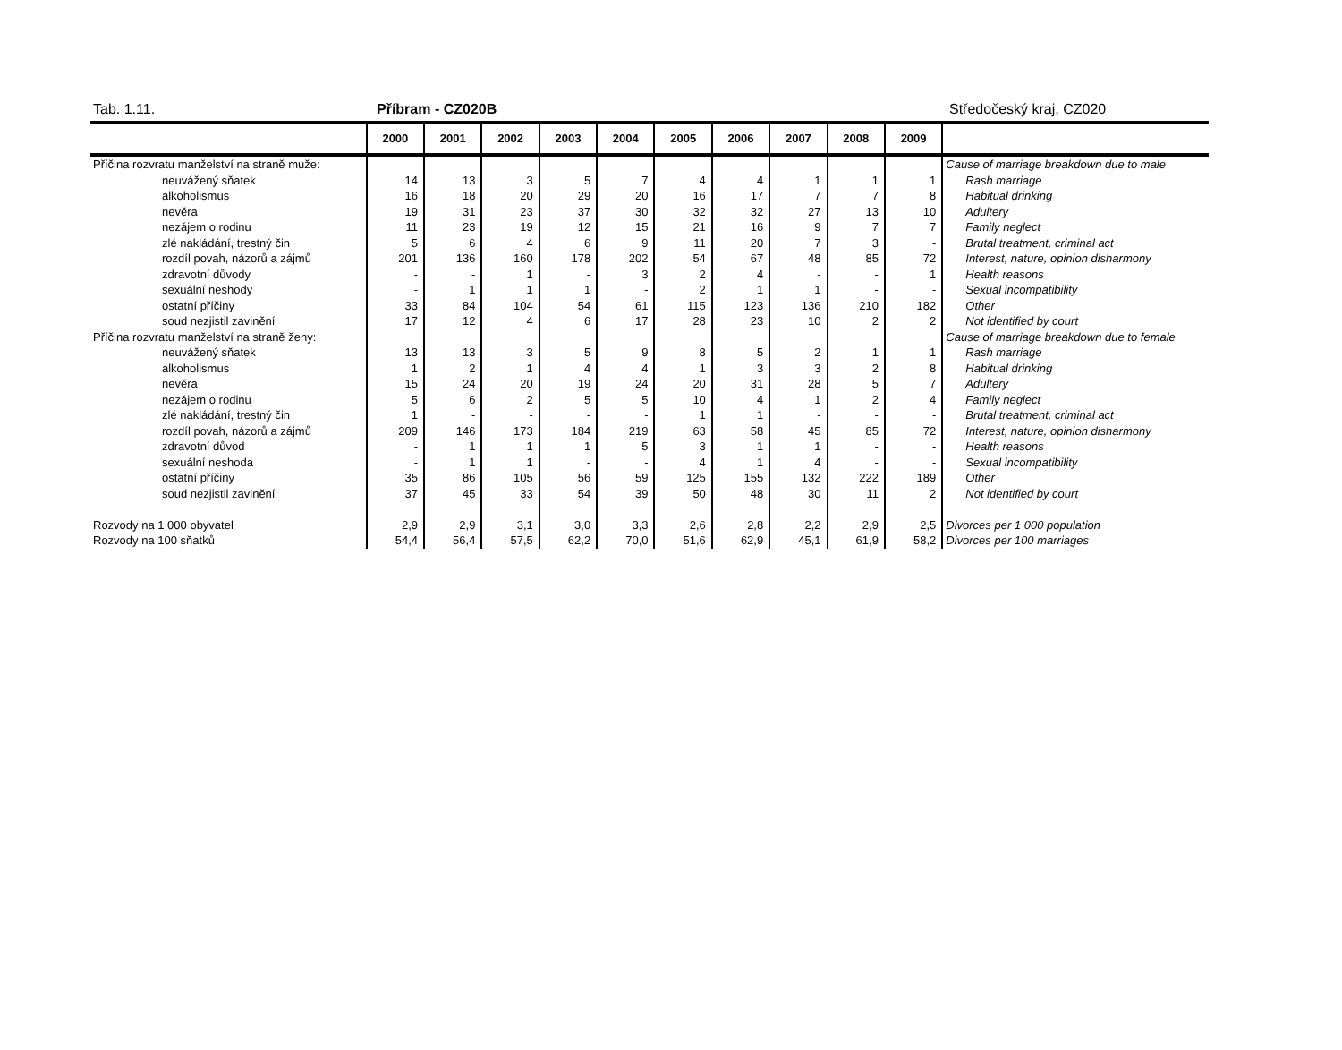Tab. 1.11. Příbram - CZ020B Středočeský kraj, CZ020
| | 2000 | 2001 | 2002 | 2003 | 2004 | 2005 | 2006 | 2007 | 2008 | 2009 | |
| --- | --- | --- | --- | --- | --- | --- | --- | --- | --- | --- | --- |
| Příčina rozvratu manželství na straně muže: | | | | | | | | | | | Cause of marriage breakdown due to male |
| neuvážený sňatek | 14 | 13 | 3 | 5 | 7 | 4 | 4 | 1 | 1 | 1 | Rash marriage |
| alkoholismus | 16 | 18 | 20 | 29 | 20 | 16 | 17 | 7 | 7 | 8 | Habitual drinking |
| nevěra | 19 | 31 | 23 | 37 | 30 | 32 | 32 | 27 | 13 | 10 | Adultery |
| nezájem o rodinu | 11 | 23 | 19 | 12 | 15 | 21 | 16 | 9 | 7 | 7 | Family neglect |
| zlé nakládání, trestný čin | 5 | 6 | 4 | 6 | 9 | 11 | 20 | 7 | 3 | - | Brutal treatment, criminal act |
| rozdíl povah, názorů a zájmů | 201 | 136 | 160 | 178 | 202 | 54 | 67 | 48 | 85 | 72 | Interest, nature, opinion disharmony |
| zdravotní důvody | - | - | 1 | - | 3 | 2 | 4 | - | - | 1 | Health reasons |
| sexuální neshody | - | 1 | 1 | 1 | - | 2 | 1 | 1 | - | - | Sexual incompatibility |
| ostatní příčiny | 33 | 84 | 104 | 54 | 61 | 115 | 123 | 136 | 210 | 182 | Other |
| soud nezjistil zavinění | 17 | 12 | 4 | 6 | 17 | 28 | 23 | 10 | 2 | 2 | Not identified by court |
| Příčina rozvratu manželství na straně ženy: | | | | | | | | | | | Cause of marriage breakdown due to female |
| neuvážený sňatek | 13 | 13 | 3 | 5 | 9 | 8 | 5 | 2 | 1 | 1 | Rash marriage |
| alkoholismus | 1 | 2 | 1 | 4 | 4 | 1 | 3 | 3 | 2 | 8 | Habitual drinking |
| nevěra | 15 | 24 | 20 | 19 | 24 | 20 | 31 | 28 | 5 | 7 | Adultery |
| nezájem o rodinu | 5 | 6 | 2 | 5 | 5 | 10 | 4 | 1 | 2 | 4 | Family neglect |
| zlé nakládání, trestný čin | 1 | - | - | - | - | 1 | 1 | - | - | - | Brutal treatment, criminal act |
| rozdíl povah, názorů a zájmů | 209 | 146 | 173 | 184 | 219 | 63 | 58 | 45 | 85 | 72 | Interest, nature, opinion disharmony |
| zdravotní důvod | - | 1 | 1 | 1 | 5 | 3 | 1 | 1 | - | - | Health reasons |
| sexuální neshoda | - | 1 | 1 | - | - | 4 | 1 | 4 | - | - | Sexual incompatibility |
| ostatní příčiny | 35 | 86 | 105 | 56 | 59 | 125 | 155 | 132 | 222 | 189 | Other |
| soud nezjistil zavinění | 37 | 45 | 33 | 54 | 39 | 50 | 48 | 30 | 11 | 2 | Not identified by court |
| Rozvody na 1 000 obyvatel | 2,9 | 2,9 | 3,1 | 3,0 | 3,3 | 2,6 | 2,8 | 2,2 | 2,9 | 2,5 | Divorces per 1 000 population |
| Rozvody na 100 sňatků | 54,4 | 56,4 | 57,5 | 62,2 | 70,0 | 51,6 | 62,9 | 45,1 | 61,9 | 58,2 | Divorces per 100 marriages |